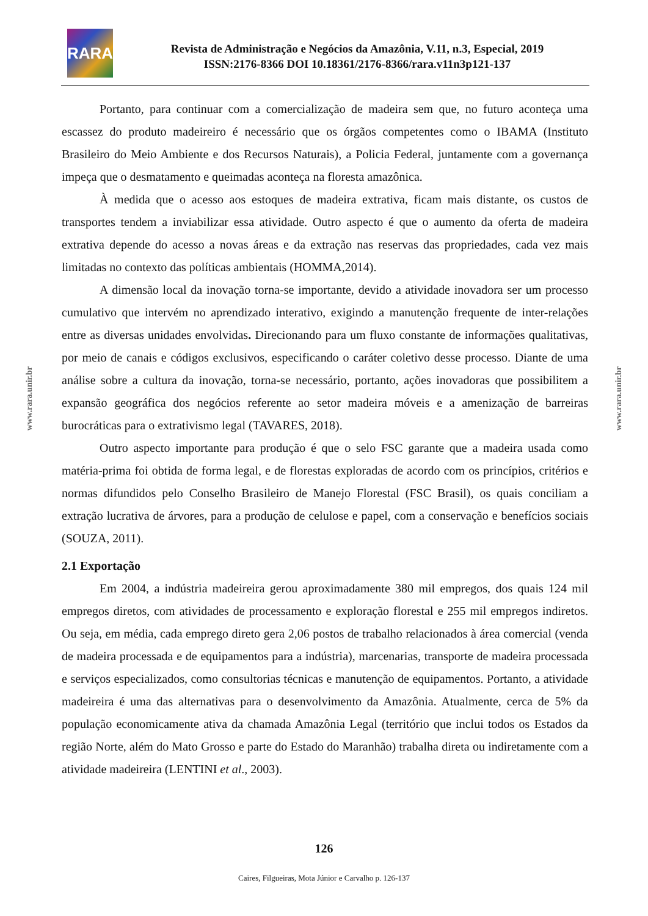RARA
Revista de Administração e Negócios da Amazônia, V.11, n.3, Especial, 2019
ISSN:2176-8366 DOI 10.18361/2176-8366/rara.v11n3p121-137
www.rara.unir.br
www.rara.unir.br
Portanto, para continuar com a comercialização de madeira sem que, no futuro aconteça uma escassez do produto madeireiro é necessário que os órgãos competentes como o IBAMA (Instituto Brasileiro do Meio Ambiente e dos Recursos Naturais), a Policia Federal, juntamente com a governança impeça que o desmatamento e queimadas aconteça na floresta amazônica.
À medida que o acesso aos estoques de madeira extrativa, ficam mais distante, os custos de transportes tendem a inviabilizar essa atividade. Outro aspecto é que o aumento da oferta de madeira extrativa depende do acesso a novas áreas e da extração nas reservas das propriedades, cada vez mais limitadas no contexto das políticas ambientais (HOMMA,2014).
A dimensão local da inovação torna-se importante, devido a atividade inovadora ser um processo cumulativo que intervém no aprendizado interativo, exigindo a manutenção frequente de inter-relações entre as diversas unidades envolvidas. Direcionando para um fluxo constante de informações qualitativas, por meio de canais e códigos exclusivos, especificando o caráter coletivo desse processo. Diante de uma análise sobre a cultura da inovação, torna-se necessário, portanto, ações inovadoras que possibilitem a expansão geográfica dos negócios referente ao setor madeira móveis e a amenização de barreiras burocráticas para o extrativismo legal (TAVARES, 2018).
Outro aspecto importante para produção é que o selo FSC garante que a madeira usada como matéria-prima foi obtida de forma legal, e de florestas exploradas de acordo com os princípios, critérios e normas difundidos pelo Conselho Brasileiro de Manejo Florestal (FSC Brasil), os quais conciliam a extração lucrativa de árvores, para a produção de celulose e papel, com a conservação e benefícios sociais (SOUZA, 2011).
2.1 Exportação
Em 2004, a indústria madeireira gerou aproximadamente 380 mil empregos, dos quais 124 mil empregos diretos, com atividades de processamento e exploração florestal e 255 mil empregos indiretos. Ou seja, em média, cada emprego direto gera 2,06 postos de trabalho relacionados à área comercial (venda de madeira processada e de equipamentos para a indústria), marcenarias, transporte de madeira processada e serviços especializados, como consultorias técnicas e manutenção de equipamentos. Portanto, a atividade madeireira é uma das alternativas para o desenvolvimento da Amazônia. Atualmente, cerca de 5% da população economicamente ativa da chamada Amazônia Legal (território que inclui todos os Estados da região Norte, além do Mato Grosso e parte do Estado do Maranhão) trabalha direta ou indiretamente com a atividade madeireira (LENTINI et al., 2003).
126
Caires, Filgueiras, Mota Júnior e Carvalho p. 126-137